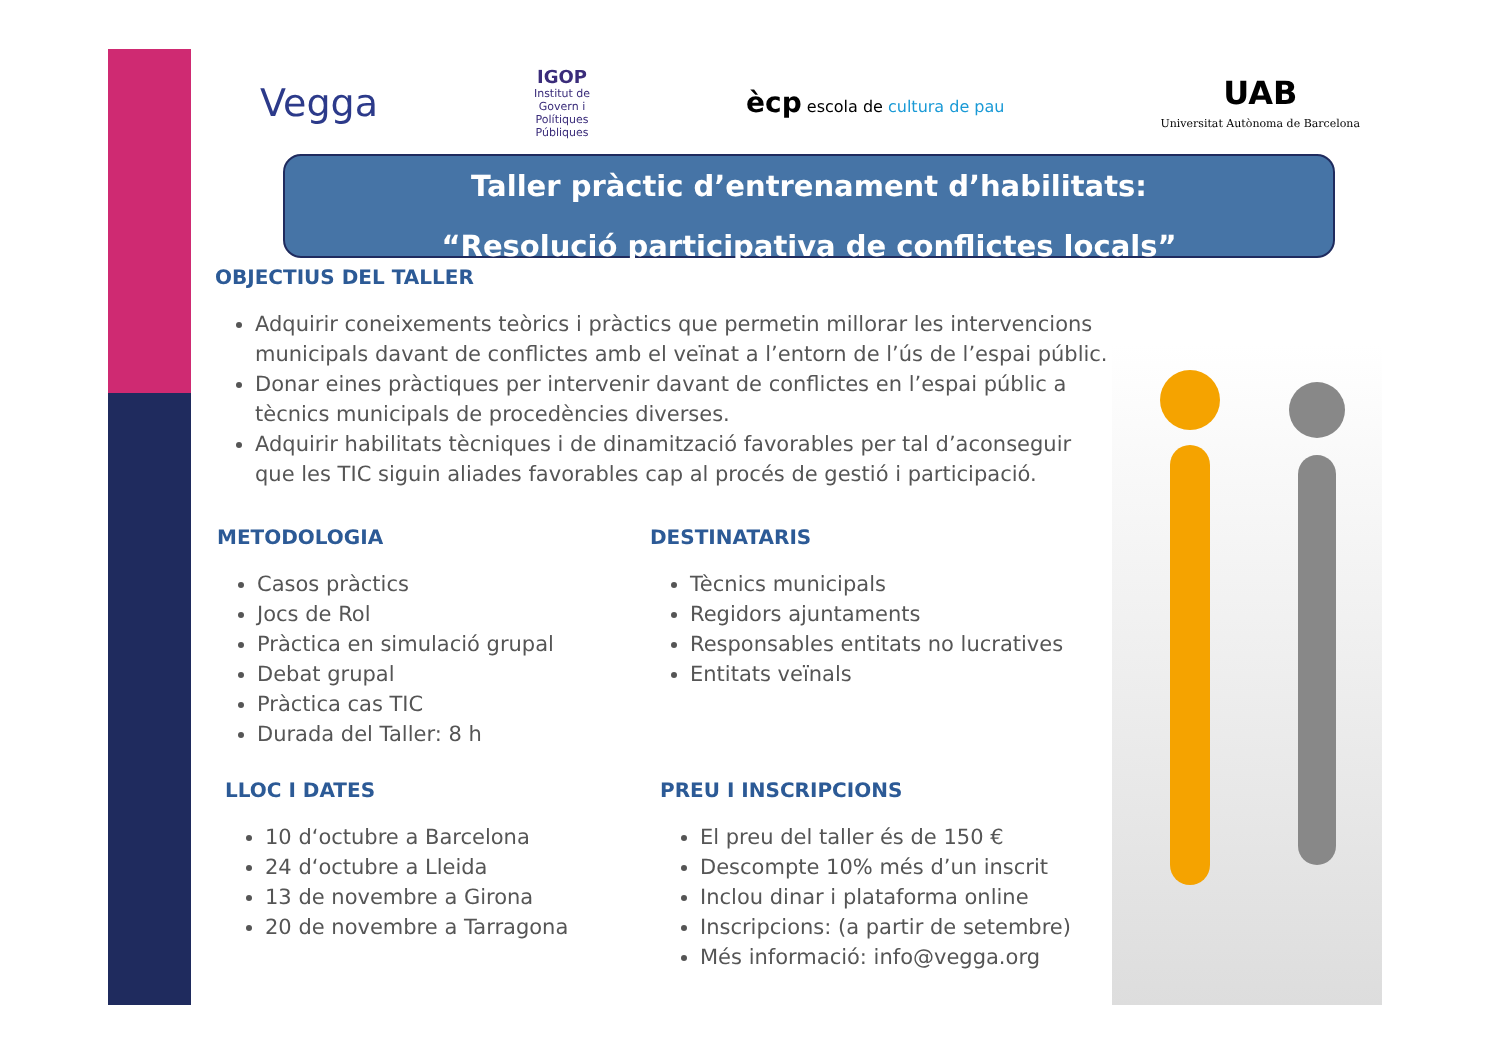Vegga
IGOP
Institut de
Govern i
Polítiques
Públiques
ècp escola de cultura de pau
UAB
Universitat Autònoma de Barcelona
Taller pràctic d’entrenament d’habilitats:
“Resolució participativa de conflictes locals”
OBJECTIUS DEL TALLER
Adquirir coneixements teòrics i pràctics que permetin millorar les intervencions municipals davant de conflictes amb el veïnat a l’entorn de l’ús de l’espai públic.
Donar eines pràctiques per intervenir davant de conflictes en l’espai públic a tècnics municipals de procedències diverses.
Adquirir habilitats tècniques i de dinamització favorables per tal d’aconseguir que les TIC siguin aliades favorables cap al procés de gestió i participació.
METODOLOGIA
Casos pràctics
Jocs de Rol
Pràctica en simulació grupal
Debat grupal
Pràctica cas TIC
Durada del Taller: 8 h
DESTINATARIS
Tècnics municipals
Regidors ajuntaments
Responsables entitats no lucratives
Entitats veïnals
LLOC I DATES
10 d‘octubre a Barcelona
24 d‘octubre a Lleida
13 de novembre a Girona
20 de novembre a Tarragona
PREU I INSCRIPCIONS
El preu del taller és de 150 €
Descompte 10% més d’un inscrit
Inclou dinar i plataforma online
Inscripcions: (a partir de setembre)
Més informació: info@vegga.org